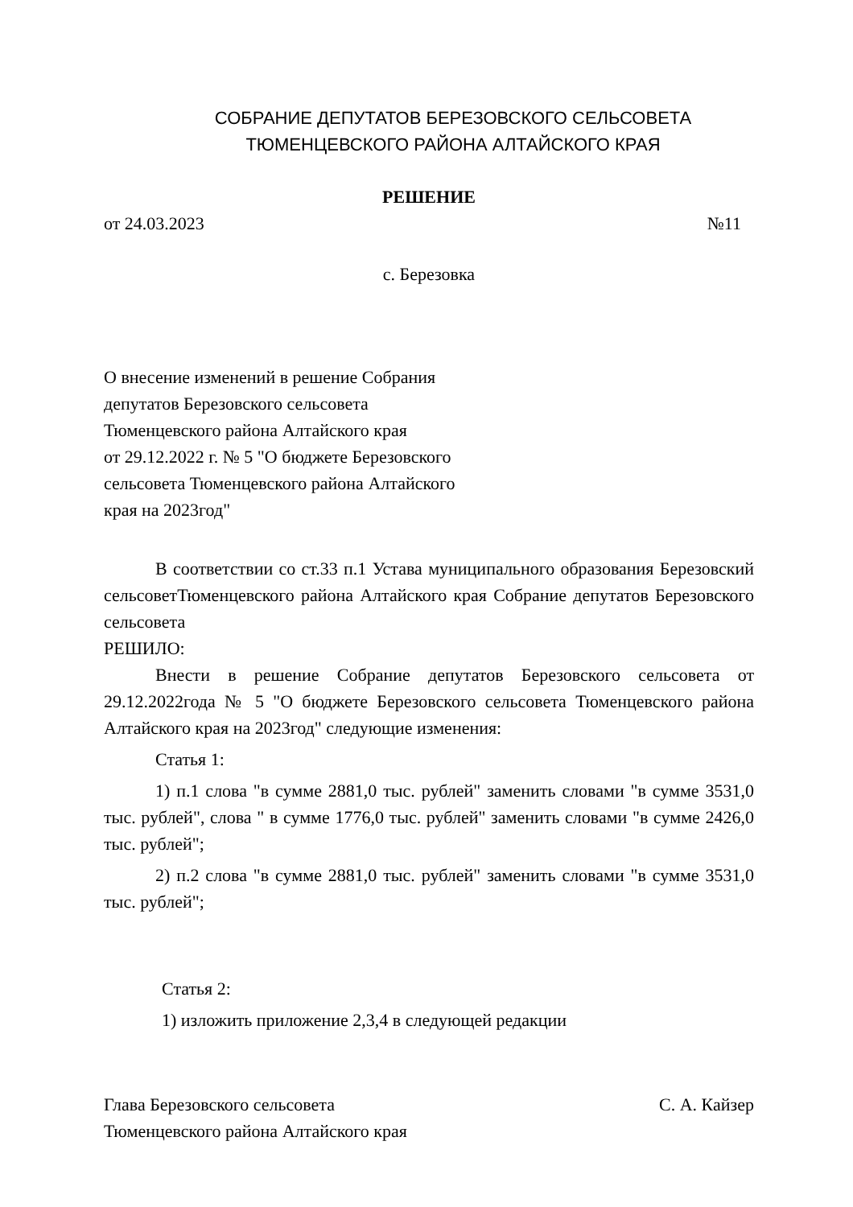СОБРАНИЕ ДЕПУТАТОВ БЕРЕЗОВСКОГО СЕЛЬСОВЕТА
ТЮМЕНЦЕВСКОГО РАЙОНА АЛТАЙСКОГО КРАЯ
РЕШЕНИЕ
от 24.03.2023 №11
с. Березовка
О внесение изменений в решение Собрания
депутатов Березовского сельсовета
Тюменцевского района Алтайского края
от 29.12.2022 г. № 5 "О бюджете Березовского
сельсовета Тюменцевского района Алтайского
края на 2023год"
В соответствии со ст.33 п.1 Устава муниципального образования Березовский сельсоветТюменцевского района Алтайского края Собрание депутатов Березовского сельсовета
РЕШИЛО:
Внести в решение Собрание депутатов Березовского сельсовета от 29.12.2022года № 5 "О бюджете Березовского сельсовета Тюменцевского района Алтайского края на 2023год" следующие изменения:
Статья 1:
1) п.1 слова "в сумме 2881,0 тыс. рублей" заменить словами "в сумме 3531,0 тыс. рублей", слова " в сумме 1776,0 тыс. рублей" заменить словами "в сумме 2426,0 тыс. рублей";
2) п.2 слова "в сумме 2881,0 тыс. рублей" заменить словами "в сумме 3531,0 тыс. рублей";
Статья 2:
1) изложить приложение 2,3,4 в следующей редакции
Глава Березовского сельсовета С. А. Кайзер
Тюменцевского района Алтайского края